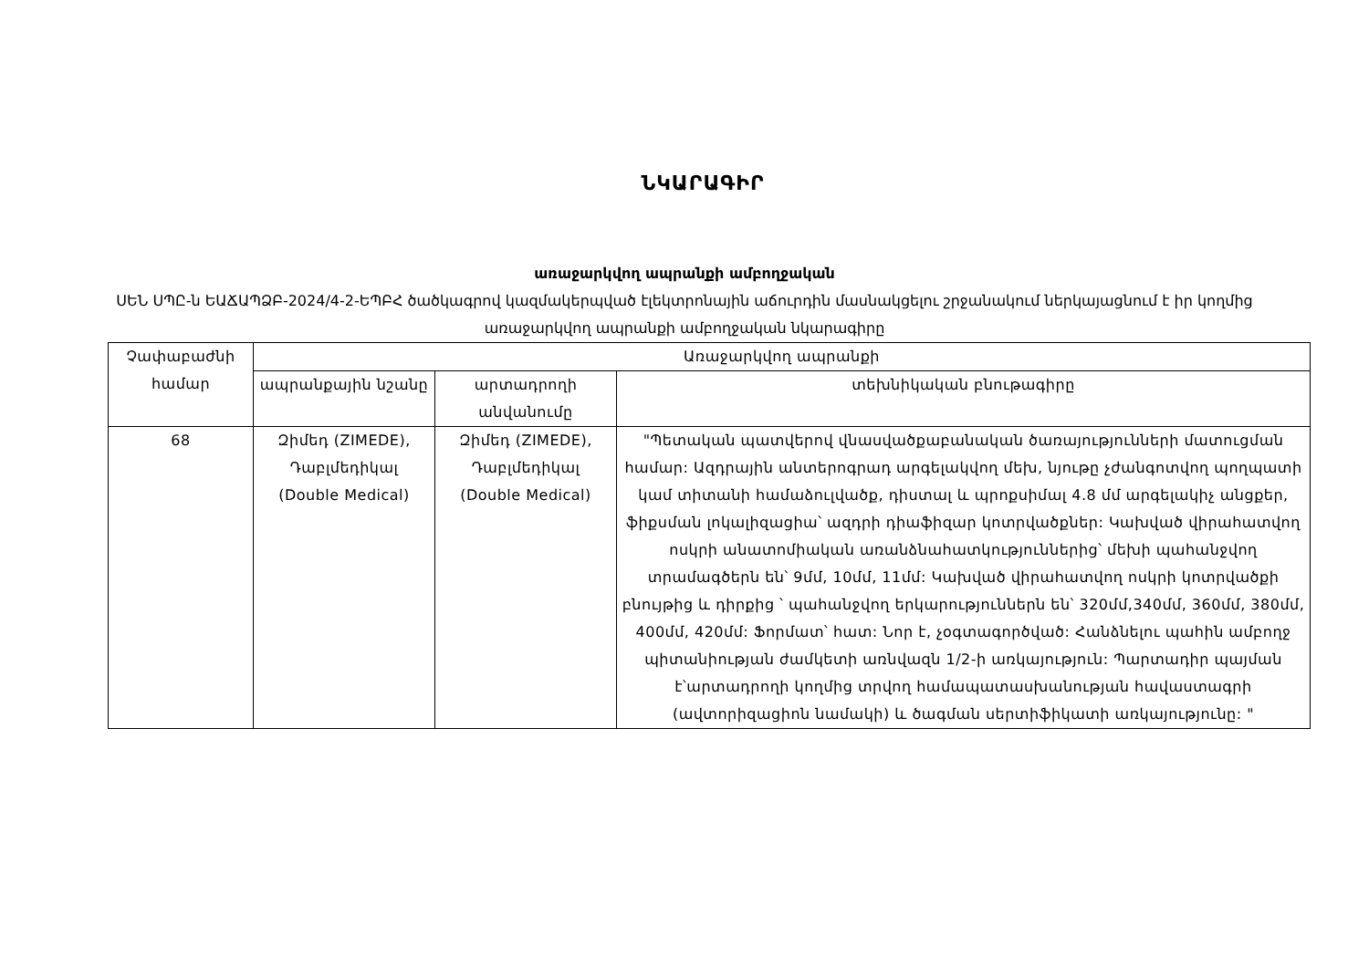ՆԿԱՐԱԳԻՐ
առաջարկվող ապրանքի ամբողջական
ՍԵՆ ՍՊԸ-ն ԵԱՃԱՊՁԲ-2024/4-2-ԵՊԲՀ ծածկագրով կազմակերպված էլեկտրոնային աճուրդին մասնակցելու շրջանակում ներկայացնում է իր կողմից առաջարկվող ապրանքի ամբողջական նկարագիրը
| Չափաբաժնի համար | Առաջարկվող ապրանքի | | |
| --- | --- | --- | --- |
| | ապրանքային նշանը | արտադրողի անվանումը | տեխնիկական բնութագիրը |
| 68 | Զիմեդ (ZIMEDE), Դաբլմեդիկալ (Double Medical) | Զիմեդ (ZIMEDE), Դաբլմեդիկալ (Double Medical) | "Պետական պատվերով վնասվածքաբանական ծառայությունների մատուցման համար: Ազդրային անտերոգրադ արգելակվող մեխ, նյութը չժանգոտվող պողպատի կամ տիտանի համաձուլվածք, դիստալ և պրոքսիմալ 4.8 մմ արգելակիչ անցքեր, ֆիքսման լոկալիզացիա՝ ազդրի դիաֆիզար կոտրվածքներ: Կախված վիրահատվող ոսկրի անատոմիական առանձնահատկություններից՝ մեխի պահանջվող տրամագծերն են՝ 9մմ, 10մմ, 11մմ: Կախված վիրահատվող ոսկրի կոտրվածքի բնույթից և դիրքից ՝ պահանջվող երկարություններն են՝ 320մմ,340մմ, 360մմ, 380մմ, 400մմ, 420մմ: Ֆորմատ՝ հատ: Նոր է, չօգտագործված: Հանձնելու պահին ամբողջ պիտանիության ժամկետի առնվազն 1/2-ի առկայություն: Պարտադիր պայման է՝արտադրողի կողմից տրվող համապատասխանության հավաստագրի (ավտորիզացիոն նամակի) և ծագման սերտիֆիկատի առկայությունը: " |